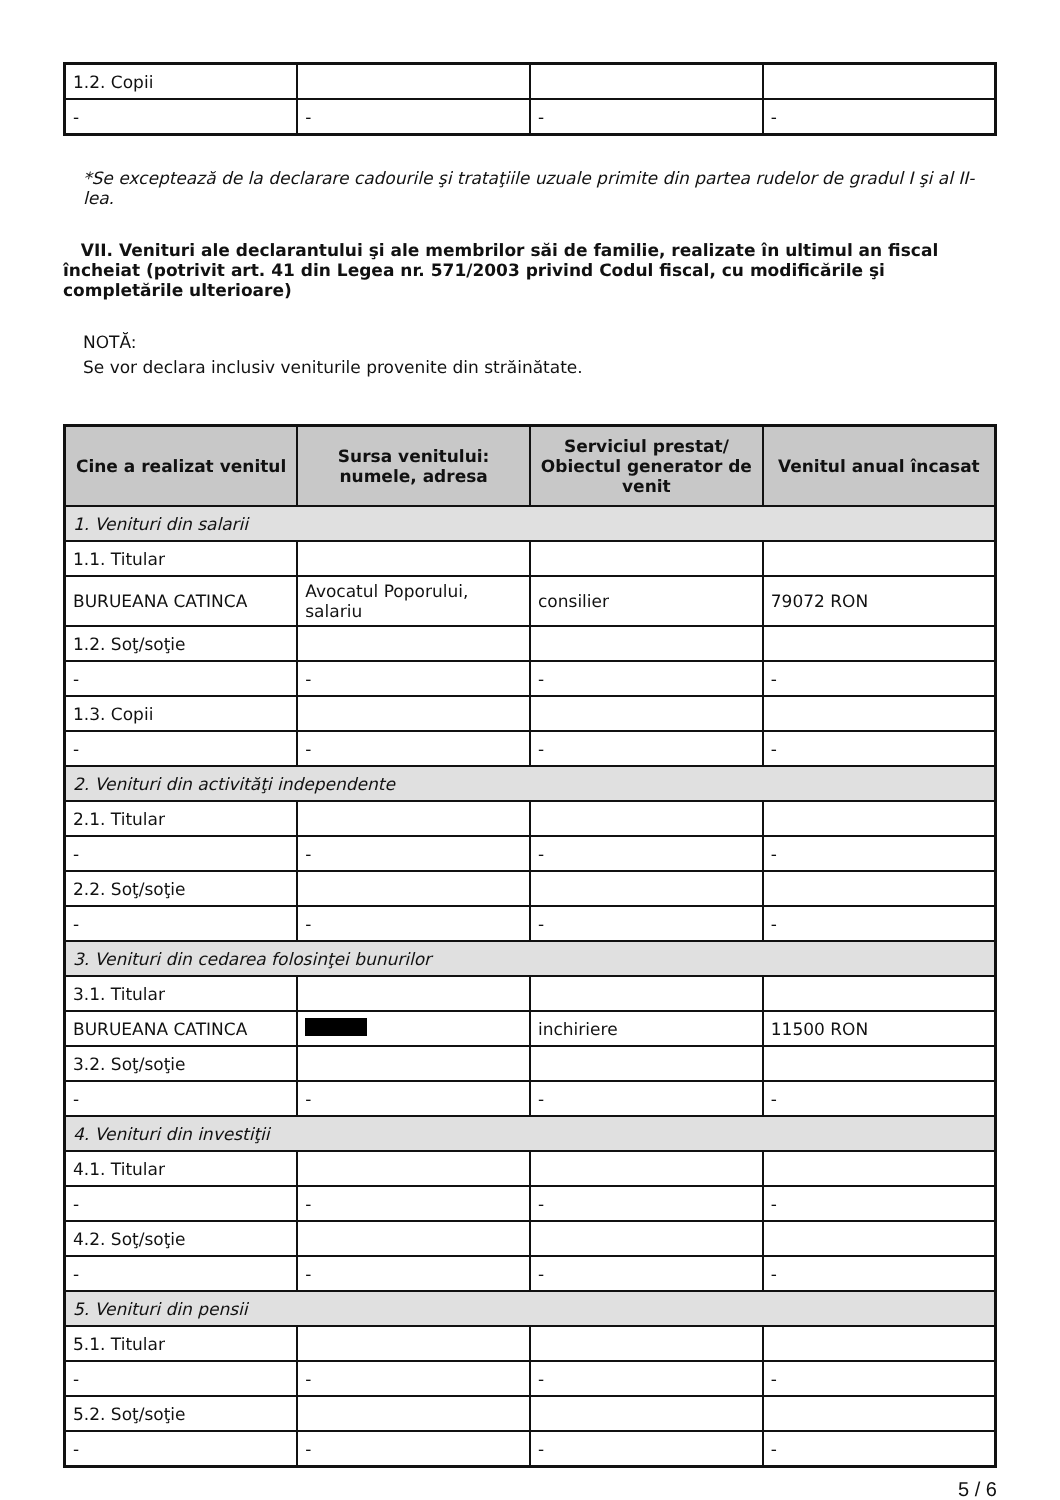| 1.2. Copii | | | |
| - | - | - | - |
*Se exceptează de la declarare cadourile şi trataţiile uzuale primite din partea rudelor de gradul I şi al II-lea.
VII. Venituri ale declarantului şi ale membrilor săi de familie, realizate în ultimul an fiscal încheiat (potrivit art. 41 din Legea nr. 571/2003 privind Codul fiscal, cu modificările şi completările ulterioare)
NOTĂ:
Se vor declara inclusiv veniturile provenite din străinătate.
| Cine a realizat venitul | Sursa venitului: numele, adresa | Serviciul prestat/ Obiectul generator de venit | Venitul anual încasat |
| --- | --- | --- | --- |
| 1. Venituri din salarii | | | |
| 1.1. Titular | | | |
| BURUEANA CATINCA | Avocatul Poporului, salariu | consilier | 79072 RON |
| 1.2. Soţ/soţie | | | |
| - | - | - | - |
| 1.3. Copii | | | |
| - | - | - | - |
| 2. Venituri din activităţi independente | | | |
| 2.1. Titular | | | |
| - | - | - | - |
| 2.2. Soţ/soţie | | | |
| - | - | - | - |
| 3. Venituri din cedarea folosinţei bunurilor | | | |
| 3.1. Titular | | | |
| BURUEANA CATINCA | | inchiriere | 11500 RON |
| 3.2. Soţ/soţie | | | |
| - | - | - | - |
| 4. Venituri din investiţii | | | |
| 4.1. Titular | | | |
| - | - | - | - |
| 4.2. Soţ/soţie | | | |
| - | - | - | - |
| 5. Venituri din pensii | | | |
| 5.1. Titular | | | |
| - | - | - | - |
| 5.2. Soţ/soţie | | | |
| - | - | - | - |
5 / 6